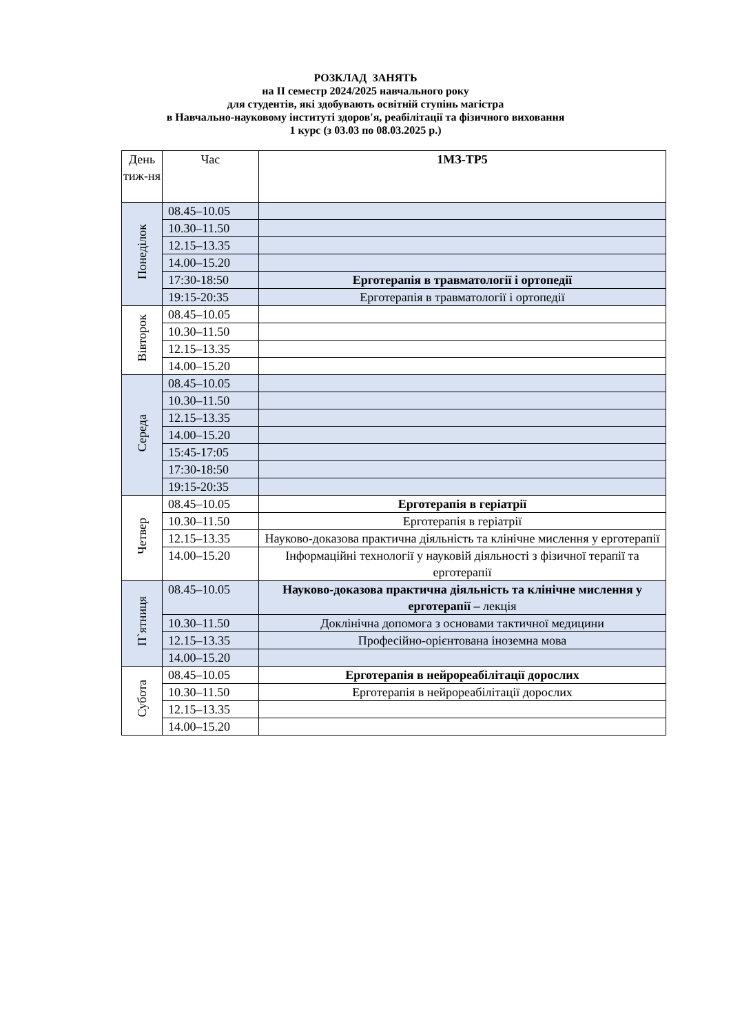РОЗКЛАД ЗАНЯТЬ
на ІІ семестр 2024/2025 навчального року
для студентів, які здобувають освітній ступінь магістра
в Навчально-науковому інституті здоров'я, реабілітації та фізичного виховання
1 курс (з 03.03 по 08.03.2025 р.)
| День тиж-ня | Час | 1МЗ-ТР5 |
| --- | --- | --- |
| Понеділок | 08.45–10.05 | |
| | 10.30–11.50 | |
| | 12.15–13.35 | |
| | 14.00–15.20 | |
| | 17:30-18:50 | Ерготерапія в травматології і ортопедії |
| | 19:15-20:35 | Ерготерапія в травматології і ортопедії |
| Вівторок | 08.45–10.05 | |
| | 10.30–11.50 | |
| | 12.15–13.35 | |
| | 14.00–15.20 | |
| Середа | 08.45–10.05 | |
| | 10.30–11.50 | |
| | 12.15–13.35 | |
| | 14.00–15.20 | |
| | 15:45-17:05 | |
| | 17:30-18:50 | |
| | 19:15-20:35 | |
| Четвер | 08.45–10.05 | Ерготерапія в геріатрії |
| | 10.30–11.50 | Ерготерапія в геріатрії |
| | 12.15–13.35 | Науково-доказова практична діяльність та клінічне мислення у ерготерапії |
| | 14.00–15.20 | Інформаційні технології у науковій діяльності з фізичної терапії та ерготерапії |
| П`ятниця | 08.45–10.05 | Науково-доказова практична діяльність та клінічне мислення у ерготерапії – лекція |
| | 10.30–11.50 | Доклінічна допомога з основами тактичної медицини |
| | 12.15–13.35 | Професійно-орієнтована іноземна мова |
| | 14.00–15.20 | |
| Субота | 08.45–10.05 | Ерготерапія в нейрореабілітації дорослих |
| | 10.30–11.50 | Ерготерапія в нейрореабілітації дорослих |
| | 12.15–13.35 | |
| | 14.00–15.20 | |